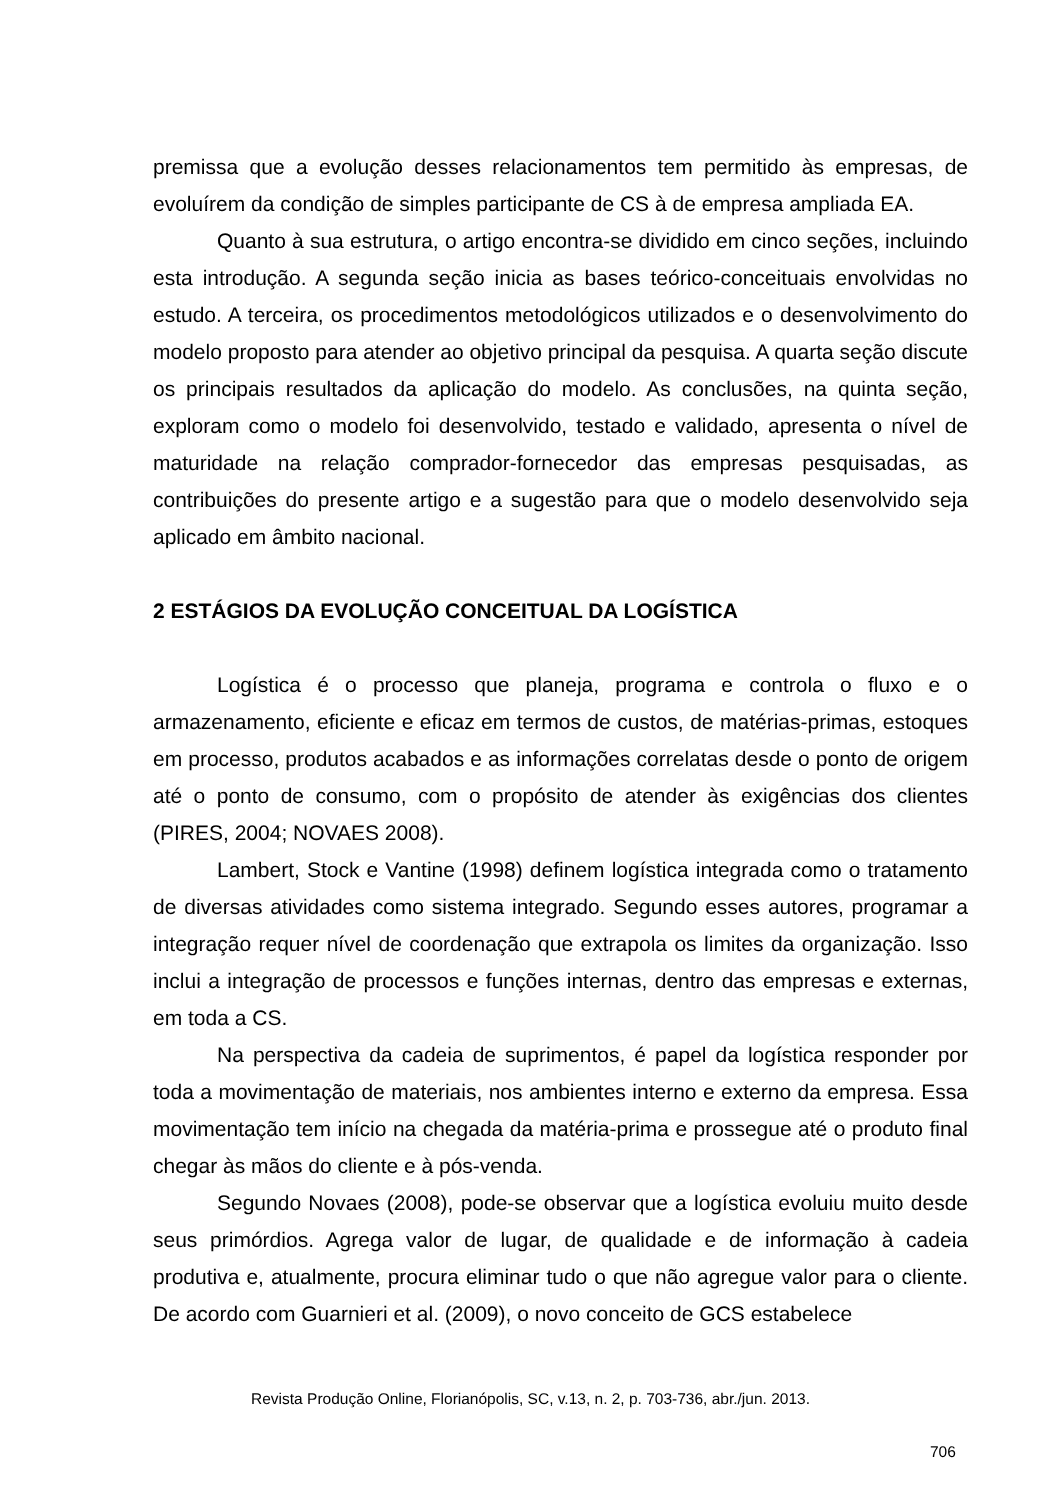premissa que a evolução desses relacionamentos tem permitido às empresas, de evoluírem da condição de simples participante de CS à de empresa ampliada EA.
Quanto à sua estrutura, o artigo encontra-se dividido em cinco seções, incluindo esta introdução. A segunda seção inicia as bases teórico-conceituais envolvidas no estudo. A terceira, os procedimentos metodológicos utilizados e o desenvolvimento do modelo proposto para atender ao objetivo principal da pesquisa. A quarta seção discute os principais resultados da aplicação do modelo. As conclusões, na quinta seção, exploram como o modelo foi desenvolvido, testado e validado, apresenta o nível de maturidade na relação comprador-fornecedor das empresas pesquisadas, as contribuições do presente artigo e a sugestão para que o modelo desenvolvido seja aplicado em âmbito nacional.
2 ESTÁGIOS DA EVOLUÇÃO CONCEITUAL DA LOGÍSTICA
Logística é o processo que planeja, programa e controla o fluxo e o armazenamento, eficiente e eficaz em termos de custos, de matérias-primas, estoques em processo, produtos acabados e as informações correlatas desde o ponto de origem até o ponto de consumo, com o propósito de atender às exigências dos clientes (PIRES, 2004; NOVAES 2008).
Lambert, Stock e Vantine (1998) definem logística integrada como o tratamento de diversas atividades como sistema integrado. Segundo esses autores, programar a integração requer nível de coordenação que extrapola os limites da organização. Isso inclui a integração de processos e funções internas, dentro das empresas e externas, em toda a CS.
Na perspectiva da cadeia de suprimentos, é papel da logística responder por toda a movimentação de materiais, nos ambientes interno e externo da empresa. Essa movimentação tem início na chegada da matéria-prima e prossegue até o produto final chegar às mãos do cliente e à pós-venda.
Segundo Novaes (2008), pode-se observar que a logística evoluiu muito desde seus primórdios. Agrega valor de lugar, de qualidade e de informação à cadeia produtiva e, atualmente, procura eliminar tudo o que não agregue valor para o cliente. De acordo com Guarnieri et al. (2009), o novo conceito de GCS estabelece
Revista Produção Online, Florianópolis, SC, v.13, n. 2, p. 703-736, abr./jun. 2013.
706